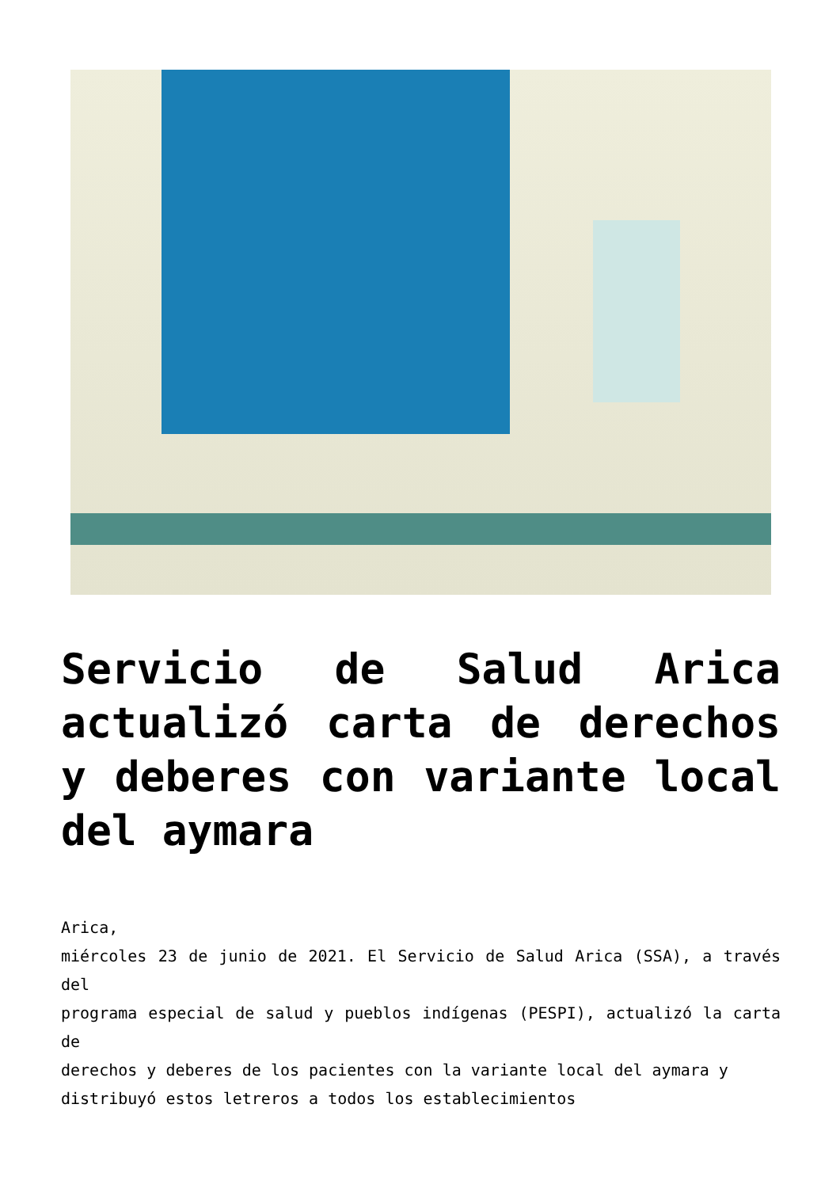Servicio de Salud Arica actualizó carta de derechos y deberes con variante local del aymara
Arica,
miércoles 23 de junio de 2021. El Servicio de Salud Arica (SSA), a través del
programa especial de salud y pueblos indígenas (PESPI), actualizó la carta de
derechos y deberes de los pacientes con la variante local del aymara y
distribuyó estos letreros a todos los establecimientos